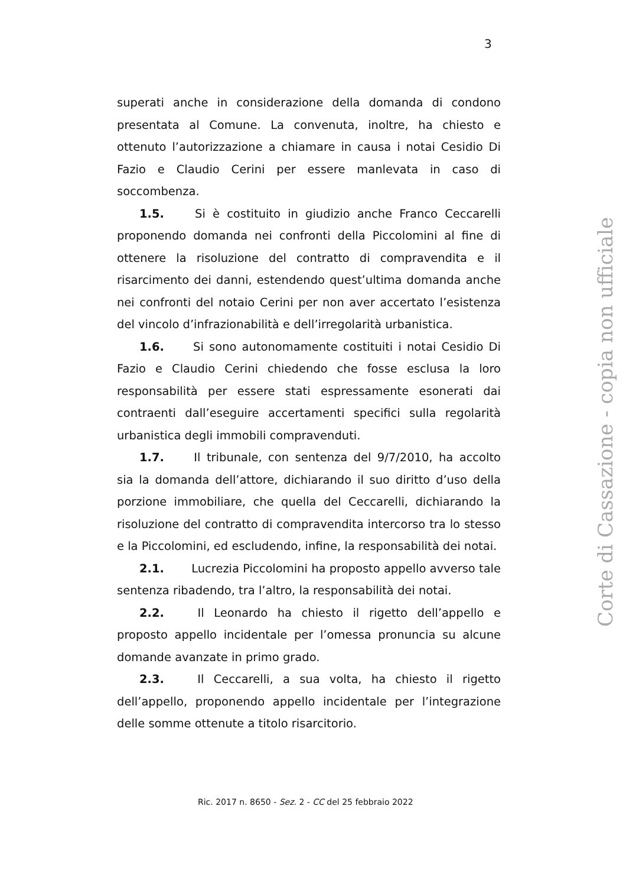3
superati anche in considerazione della domanda di condono presentata al Comune. La convenuta, inoltre, ha chiesto e ottenuto l’autorizzazione a chiamare in causa i notai Cesidio Di Fazio e Claudio Cerini per essere manlevata in caso di soccombenza.
1.5. Si è costituito in giudizio anche Franco Ceccarelli proponendo domanda nei confronti della Piccolomini al fine di ottenere la risoluzione del contratto di compravendita e il risarcimento dei danni, estendendo quest’ultima domanda anche nei confronti del notaio Cerini per non aver accertato l’esistenza del vincolo d’infrazionabilità e dell’irregolarità urbanistica.
1.6. Si sono autonomamente costituiti i notai Cesidio Di Fazio e Claudio Cerini chiedendo che fosse esclusa la loro responsabilità per essere stati espressamente esonerati dai contraenti dall’eseguire accertamenti specifici sulla regolarità urbanistica degli immobili compravenduti.
1.7. Il tribunale, con sentenza del 9/7/2010, ha accolto sia la domanda dell’attore, dichiarando il suo diritto d’uso della porzione immobiliare, che quella del Ceccarelli, dichiarando la risoluzione del contratto di compravendita intercorso tra lo stesso e la Piccolomini, ed escludendo, infine, la responsabilità dei notai.
2.1. Lucrezia Piccolomini ha proposto appello avverso tale sentenza ribadendo, tra l’altro, la responsabilità dei notai.
2.2. Il Leonardo ha chiesto il rigetto dell’appello e proposto appello incidentale per l’omessa pronuncia su alcune domande avanzate in primo grado.
2.3. Il Ceccarelli, a sua volta, ha chiesto il rigetto dell’appello, proponendo appello incidentale per l’integrazione delle somme ottenute a titolo risarcitorio.
Ric. 2017 n. 8650 - Sez. 2 - CC del 25 febbraio 2022
Corte di Cassazione - copia non ufficiale